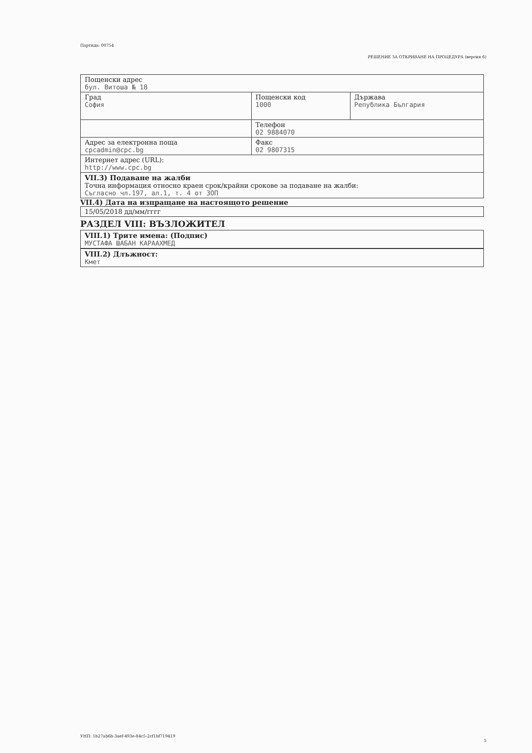Партида: 00754
РЕШЕНИЕ ЗА ОТКРИВАНЕ НА ПРОЦЕДУРА (версия 6)
| Пощенски адрес бул. Витоша № 18 | | |
| Град София | Пощенски код 1000 | Държава Република България |
| | Телефон 02 9884070 | |
| Адрес за електронна поща cpcadmin@cpc.bg | Факс 02 9807315 | |
| Интернет адрес (URL): http://www.cpc.bg | | |
| VII.3) Подаване на жалби Точна информация относно краен срок/крайни срокове за подаване на жалби: Съгласно чл.197, ал.1, т. 4 от ЗОП | | |
VII.4) Дата на изпращане на настоящото решение
15/05/2018 дд/мм/гггг
РАЗДЕЛ VIII: ВЪЗЛОЖИТЕЛ
VIII.1) Трите имена: (Подпис)
МУСТАФА ШАБАН КАРААХМЕД
VIII.2) Длъжност:
Кмет
УНП: 1b27ab6b-3aef-493e-84c5-2cf1bf719419
5